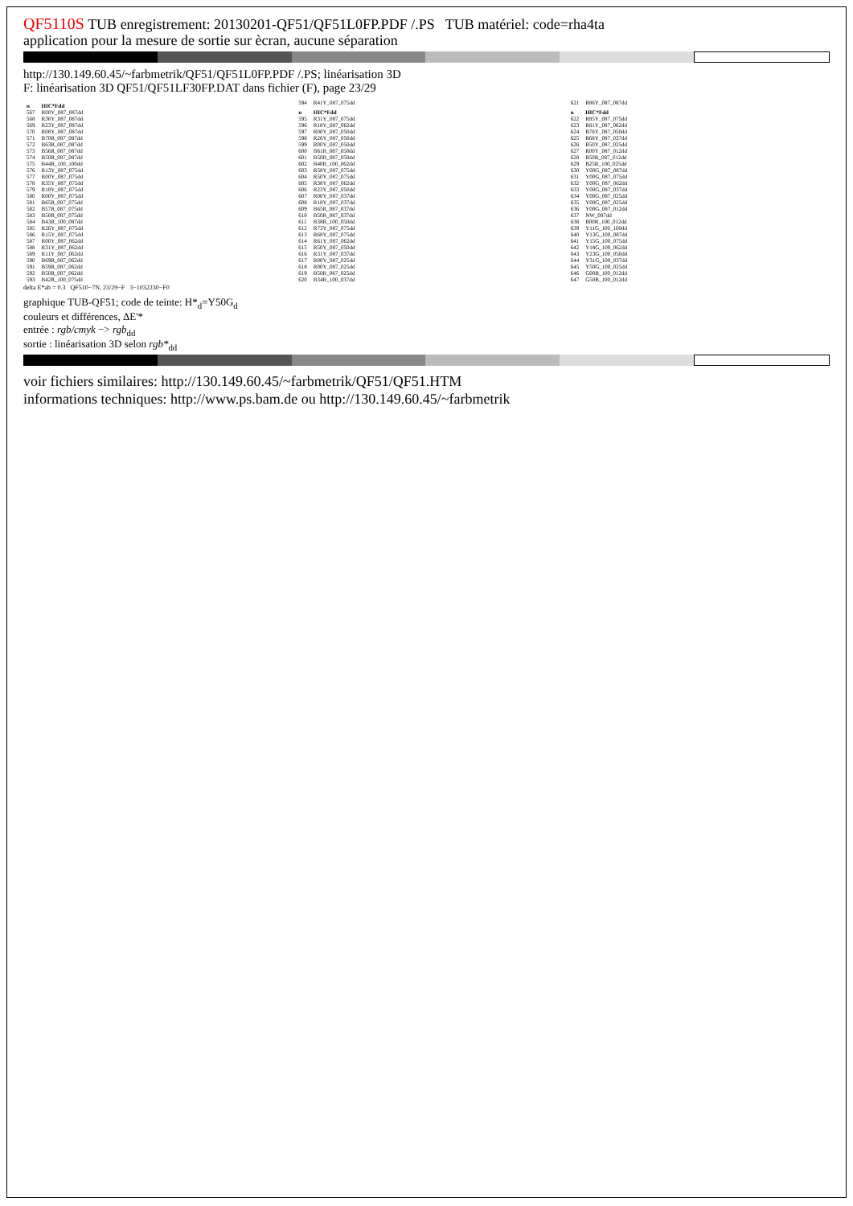QF5110S TUB enregistrement: 20130201-QF51/QF51L0FP.PDF /.PS TUB matériel: code=rha4ta
application pour la mesure de sortie sur ècran, aucune séparation
http://130.149.60.45/~farbmetrik/QF51/QF51L0FP.PDF /.PS; linéarisation 3D
F: linéarisation 3D QF51/QF51LF30FP.DAT dans fichier (F), page 23/29
| n | HIC*Fdd |
| --- | --- |
| 567 | R00Y_087_087dd |
| 568 | R36Y_087_087dd |
| 569 | R23Y_087_087dd |
| 570 | R08Y_087_087dd |
| 571 | B70R_087_087dd |
| 572 | B63R_087_087dd |
| 573 | B56R_087_087dd |
| 574 | B50R_087_087dd |
| 575 | B44R_100_100dd |
| 576 | R13Y_087_075dd |
| 577 | R00Y_087_075dd |
| 578 | R35Y_087_075dd |
| 579 | R18Y_087_075dd |
| 580 | R00Y_087_075dd |
| 581 | B65R_087_075dd |
| 582 | B57R_087_075dd |
| 583 | B50R_087_075dd |
| 584 | B43R_100_087dd |
| 585 | R26Y_087_075dd |
| 586 | R15Y_087_075dd |
| 587 | R00Y_087_062dd |
| 588 | R31Y_087_062dd |
| 589 | R11Y_087_062dd |
| 590 | B69R_087_062dd |
| 591 | B59R_087_062dd |
| 592 | B50R_087_062dd |
| 593 | B42R_100_075dd |
| 594 | R41Y_087_075dd |
| n | HIC*Fdd |
| --- | --- |
| 595 | R31Y_087_075dd |
| 596 | R18Y_087_062dd |
| 597 | R00Y_087_050dd |
| 598 | R26Y_087_050dd |
| 599 | R00Y_087_050dd |
| 600 | B61R_087_050dd |
| 601 | B50R_087_050dd |
| 602 | B40R_100_062dd |
| 603 | R58Y_087_075dd |
| 604 | R50Y_087_075dd |
| 605 | R38Y_087_062dd |
| 606 | R23Y_087_050dd |
| 607 | R00Y_087_037dd |
| 608 | R18Y_087_037dd |
| 609 | B65R_087_037dd |
| 610 | B50R_087_037dd |
| 611 | B38R_100_050dd |
| 612 | R73Y_087_075dd |
| 613 | R68Y_087_075dd |
| 614 | R61Y_087_062dd |
| 615 | R50Y_087_050dd |
| 616 | R31Y_087_037dd |
| 617 | R00Y_087_025dd |
| 618 | R00Y_087_025dd |
| 619 | B50R_087_025dd |
| 620 | B34R_100_037dd |
| 621 | R86Y_087_087dd |
| n | HIC*Fdd |
| --- | --- |
| 622 | R85Y_087_075dd |
| 623 | R81Y_087_062dd |
| 624 | R76Y_087_050dd |
| 625 | R68Y_087_037dd |
| 626 | R50Y_087_025dd |
| 627 | R00Y_087_012dd |
| 628 | B50R_087_012dd |
| 629 | B25R_100_025dd |
| 630 | Y00G_087_087dd |
| 631 | Y00G_087_075dd |
| 632 | Y00G_087_062dd |
| 633 | Y00G_087_037dd |
| 634 | Y00G_087_025dd |
| 635 | Y00G_087_025dd |
| 636 | Y00G_087_012dd |
| 637 | NW_087dd |
| 638 | B00R_100_012dd |
| 639 | Y11G_100_100dd |
| 640 | Y13G_100_087dd |
| 641 | Y15G_100_075dd |
| 642 | Y18G_100_062dd |
| 643 | Y23G_100_050dd |
| 644 | Y31G_100_037dd |
| 645 | Y50G_100_025dd |
| 646 | G00B_100_012dd |
| 647 | G50B_100_012dd |
delta E*ab = 0.3 QF510−7N, 23/29−F 3−1032230−F0
graphique TUB-QF51; code de teinte: H*<sub>d</sub>=Y50G<sub>d</sub>
couleurs et différences, ΔE'*
entrée : rgb/cmyk −> rgb<sub>dd</sub>
sortie : linéarisation 3D selon rgb*<sub>dd</sub>
voir fichiers similaires: http://130.149.60.45/~farbmetrik/QF51/QF51.HTM
informations techniques: http://www.ps.bam.de ou http://130.149.60.45/~farbmetrik